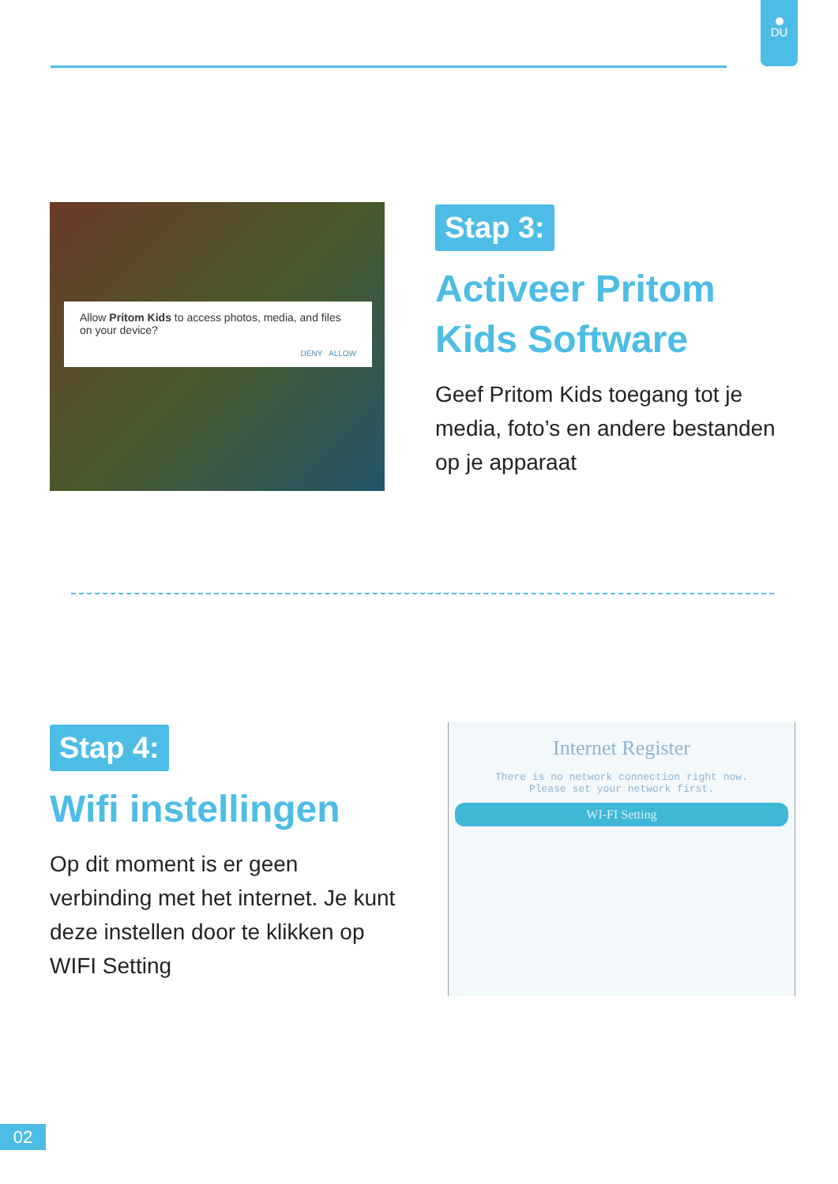DU
Allow Pritom Kids to access photos, media, and files on your device?
DENY ALLOW
Stap 3:
Activeer Pritom Kids Software
Geef Pritom Kids toegang tot je media, foto’s en andere bestanden op je apparaat
Stap 4:
Wifi instellingen
Op dit moment is er geen verbinding met het internet. Je kunt deze instellen door te klikken op WIFI Setting
Internet Register
There is no network connection right now.
Please set your network first.
WI-FI Setting
02